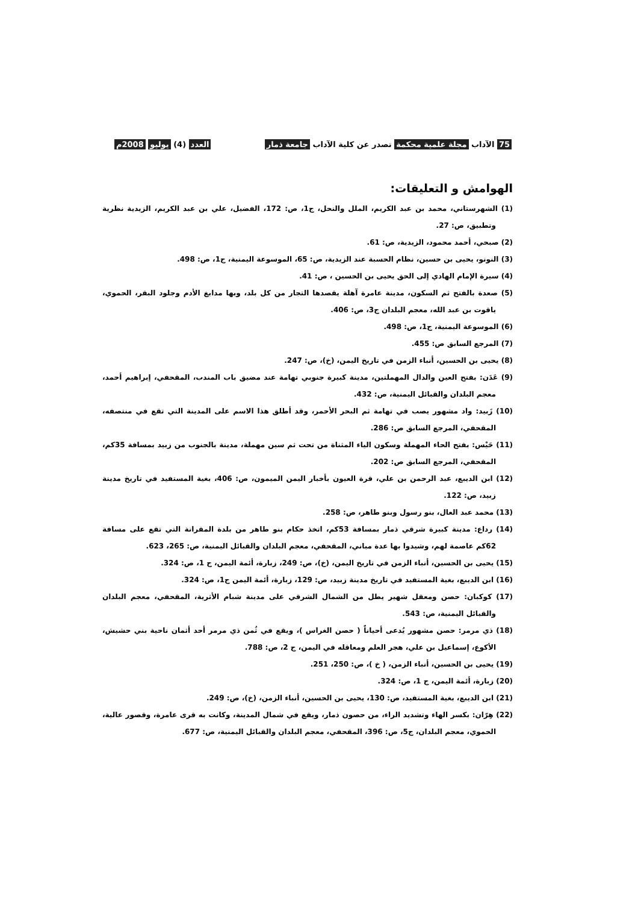75 الآداب مجلة علمية محكمة تصدر عن كلية الآداب جامعة ذمار العدد (4) يوليو 2008م
الهوامش و التعليقات:
(1) الشهرستاني، محمد بن عبد الكريم، الملل والنحل، ج1، ص: 172، الفضيل، علي بن عبد الكريم، الزيدية نظرية وتطبيق، ص: 27.
(2) صبحي، أحمد محمود، الزيدية، ص: 61.
(3) النونو، يحيى بن حسين، نظام الحسبة عند الزيدية، ص: 65، الموسوعة اليمنية، ج1، ص: 498.
(4) سيرة الإمام الهادي إلى الحق يحيى بن الحسين ، ص: 41.
(5) صعدة بالفتح ثم السكون، مدينة عامرة آهلة يقصدها التجار من كل بلد، وبها مدابغ الأدم وجلود البقر، الحموي، ياقوت بن عبد الله، معجم البلدان ج3، ص: 406.
(6) الموسوعة اليمنية، ج1، ص: 498.
(7) المرجع السابق ص: 455.
(8) يحيى بن الحسين، أنباء الزمن في تاريخ اليمن، (خ)، ص: 247.
(9) عَدَن: بفتح العين والدال المهملتين، مدينة كبيرة جنوبي تهامة عند مضيق باب المندب، المقحفي، إبراهيم أحمد، معجم البلدان والقبائل اليمنية، ص: 432.
(10) زَبيد: واد مشهور يصب في تهامة ثم البحر الأحمر، وقد أطلق هذا الاسم على المدينة التي تقع في منتصفه، المقحفي، المرجع السابق ص: 286.
(11) حَيْس: بفتح الحاء المهملة وسكون الياء المثناة من تحت ثم سين مهملة، مدينة بالجنوب من زبيد بمسافة 35كم، المقحفي، المرجع السابق ص: 202.
(12) ابن الديبع، عبد الرحمن بن علي، قرة العيون بأخبار اليمن الميمون، ص: 406، بغية المستفيد في تاريخ مدينة زبيد، ص: 122.
(13) محمد عبد العال، بنو رسول وبنو طاهر، ص: 258.
(14) رداع: مدينة كبيرة شرقي ذمار بمسافة 53كم، اتخذ حكام بنو طاهر من بلدة المقرانة التي تقع على مسافة 62كم عاصمة لهم، وشيدوا بها عدة مباني، المقحفي، معجم البلدان والقبائل اليمنية، ص: 265، 623.
(15) يحيى بن الحسين، أنباء الزمن في تاريخ اليمن، (خ)، ص: 249، زبارة، أئمة اليمن، ج 1، ص: 324.
(16) ابن الديبع، بغية المستفيد في تاريخ مدينة زبيد، ص: 129، زبارة، أئمة اليمن ج1، ص: 324.
(17) كوكبان: حصن ومعقل شهير يطل من الشمال الشرقي على مدينة شبام الأثرية، المقحفي، معجم البلدان والقبائل اليمنية، ص: 543.
(18) ذي مرمر: حصن مشهور يُدعى أحياناً ( حصن الغراس )، ويقع في ثُمن ذي مرمر أحد أثمان ناحية بني حشيش، الأكوع، إسماعيل بن علي، هجر العلم ومعاقله في اليمن، ج 2، ص: 788.
(19) يحيى بن الحسين، أنباء الزمن، ( خ )، ص: 250، 251.
(20) زبارة، أئمة اليمن، ج 1، ص: 324.
(21) ابن الديبع، بغية المستفيد، ص: 130، يحيى بن الحسين، أنباء الزمن، (خ)، ص: 249.
(22) هِرّان: بكسر الهاء وتشديد الراء، من حصون ذمار، ويقع في شمال المدينة، وكانت به قرى عامرة، وقصور عالية، الحموي، معجم البلدان، ج5، ص: 396، المقحفي، معجم البلدان والقبائل اليمنية، ص: 677.